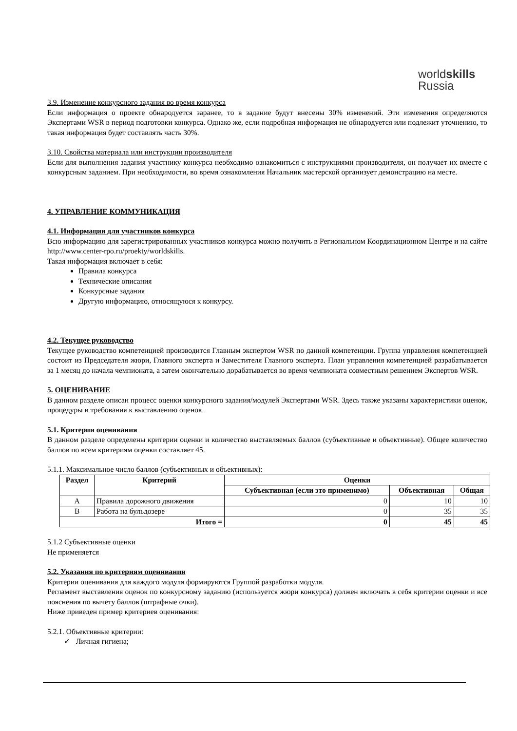worldskills
Russia
3.9. Изменение конкурсного задания во время конкурса
Если информация о проекте обнародуется заранее, то в задание будут внесены 30% изменений. Эти изменения определяются Экспертами WSR в период подготовки конкурса. Однако же, если подробная информация не обнародуется или подлежит уточнению, то такая информация будет составлять часть 30%.
3.10. Свойства материала или инструкции производителя
Если для выполнения задания участнику конкурса необходимо ознакомиться с инструкциями производителя, он получает их вместе с конкурсным заданием. При необходимости, во время ознакомления Начальник мастерской организует демонстрацию на месте.
4. УПРАВЛЕНИЕ КОММУНИКАЦИЯ
4.1. Информация для участников конкурса
Всю информацию для зарегистрированных участников конкурса можно получить в Региональном Координационном Центре и на сайте http://www.center-rpo.ru/proekty/worldskills.
Такая информация включает в себя:
Правила конкурса
Технические описания
Конкурсные задания
Другую информацию, относящуюся к конкурсу.
4.2. Текущее руководство
Текущее руководство компетенцией производится Главным экспертом WSR по данной компетенции. Группа управления компетенцией состоит из Председателя жюри, Главного эксперта и Заместителя Главного эксперта. План управления компетенцией разрабатывается за 1 месяц до начала чемпионата, а затем окончательно дорабатывается во время чемпионата совместным решением Экспертов WSR.
5. ОЦЕНИВАНИЕ
В данном разделе описан процесс оценки конкурсного задания/модулей Экспертами WSR. Здесь также указаны характеристики оценок, процедуры и требования к выставлению оценок.
5.1. Критерии оценивания
В данном разделе определены критерии оценки и количество выставляемых баллов (субъективные и объективные). Общее количество баллов по всем критериям оценки составляет 45.
5.1.1. Максимальное число баллов (субъективных и объективных):
| Раздел | Критерий | Оценки | | |
| --- | --- | --- | --- | --- |
| | | Субъективная (если это применимо) | Объективная | Общая |
| A | Правила дорожного движения | 0 | 10 | 10 |
| B | Работа на бульдозере | 0 | 35 | 35 |
| Итого = | | 0 | 45 | 45 |
5.1.2 Субъективные оценки
Не применяется
5.2. Указания по критериям оценивания
Критерии оценивания для каждого модуля формируются Группой разработки модуля.
Регламент выставления оценок по конкурсному заданию (используется жюри конкурса) должен включать в себя критерии оценки и все пояснения по вычету баллов (штрафные очки).
Ниже приведен пример критериев оценивания:
5.2.1. Объективные критерии:
✓ Личная гигиена;